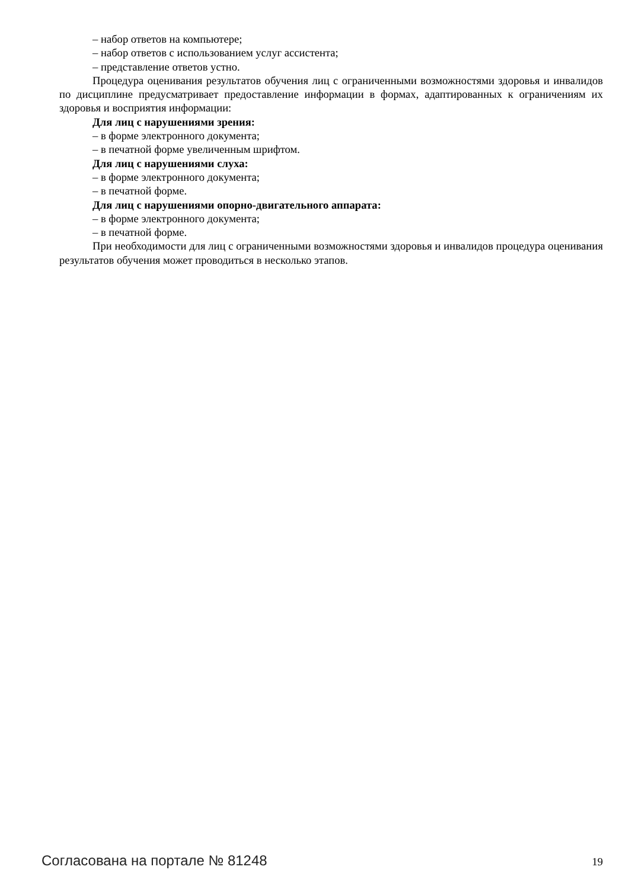– набор ответов на компьютере;
– набор ответов с использованием услуг ассистента;
– представление ответов устно.
Процедура оценивания результатов обучения лиц с ограниченными возможностями здоровья и инвалидов по дисциплине предусматривает предоставление информации в формах, адаптированных к ограничениям их здоровья и восприятия информации:
Для лиц с нарушениями зрения:
– в форме электронного документа;
– в печатной форме увеличенным шрифтом.
Для лиц с нарушениями слуха:
– в форме электронного документа;
– в печатной форме.
Для лиц с нарушениями опорно-двигательного аппарата:
– в форме электронного документа;
– в печатной форме.
При необходимости для лиц с ограниченными возможностями здоровья и инвалидов процедура оценивания результатов обучения может проводиться в несколько этапов.
Согласована на портале № 81248 19